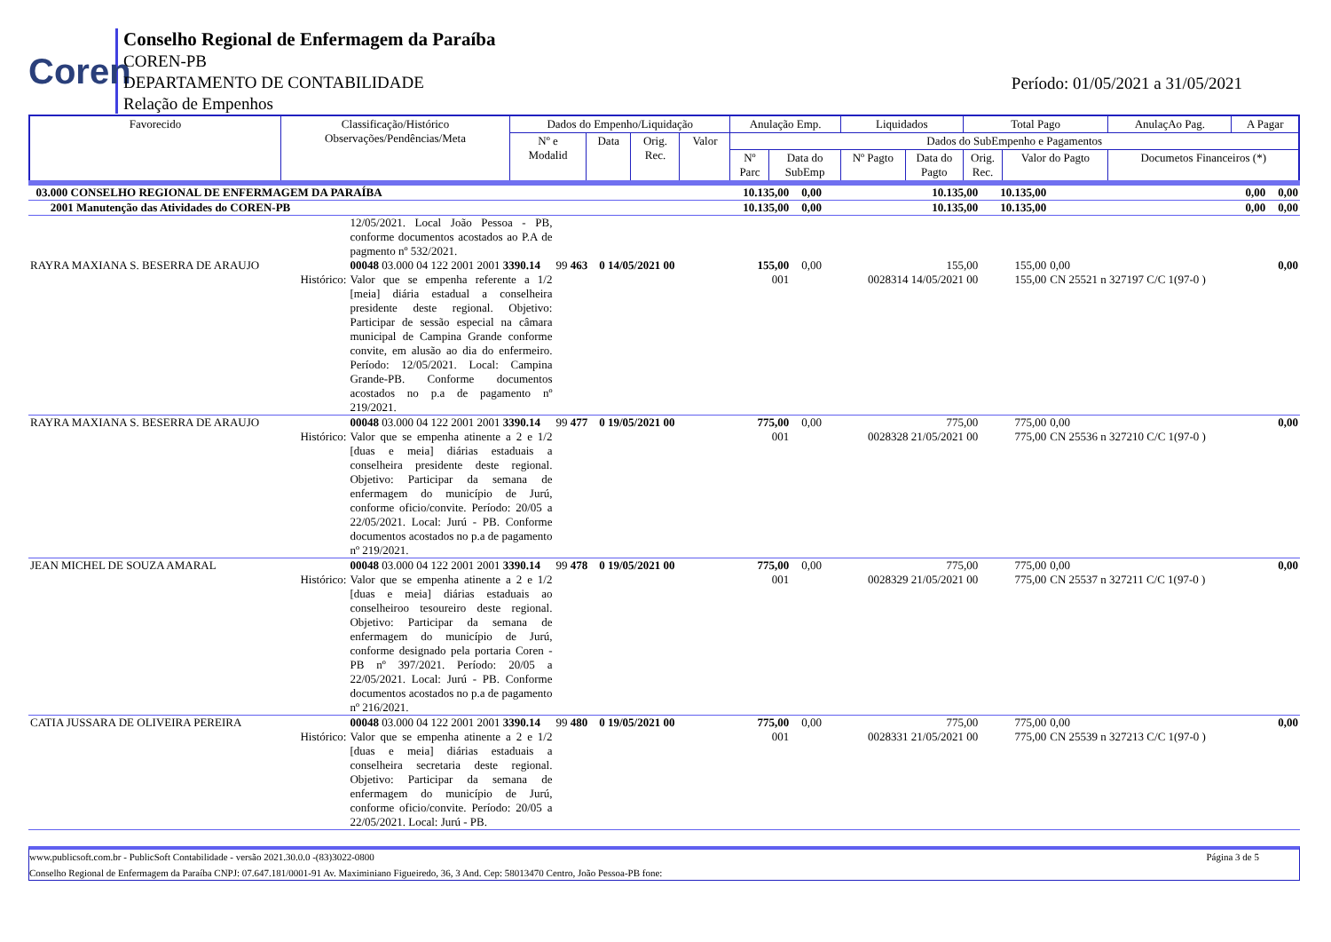Coren
Conselho Regional de Enfermagem da Paraíba
COREN-PB
DEPARTAMENTO DE CONTABILIDADE
Relação de Empenhos
Período: 01/05/2021 a 31/05/2021
| Favorecido | Classificação/Histórico Observações/Pendências/Meta | Dados do Empenho/Liquidação | | | | Anulação Emp. | | Liquidados | | Total Pago | | AnulaçAo Pag. | A Pagar |
| --- | --- | --- | --- | --- | --- | --- | --- | --- | --- | --- | --- | --- | --- |
| | | Nº e Modalid | Data | Orig. Rec. | Valor | Dados do SubEmpenho e Pagamentos | | | | | | | |
| | | | | | | Nº Parc | Data do SubEmp | Nº Pagto | Data do Pagto | Orig. Rec. | Valor do Pagto | Documetos Financeiros (*) | |
| 03.000 CONSELHO REGIONAL DE ENFERMAGEM DA PARAÍBA | | | 10.135,00 | 0,00 | 10.135,00 | 10.135,00 | 0,00 | 0,00 |
| 2001 Manutenção das Atividades do COREN-PB | | | 10.135,00 | 0,00 | 10.135,00 | 10.135,00 | 0,00 | 0,00 |
| | 12/05/2021. Local João Pessoa - PB, conforme documentos acostados ao P.A de pagmento nº 532/2021. | | | | | | | |
| RAYRA MAXIANA S. BESERRA DE ARAUJO Histórico: | 00048 03.000 04 122 2001 2001 3390.14 Valor que se empenha referente a 1/2 [meia] diária estadual a conselheira presidente deste regional. Objetivo: Participar de sessão especial na câmara municipal de Campina Grande conforme convite, em alusão ao dia do enfermeiro. Período: 12/05/2021. Local: Campina Grande-PB. Conforme documentos acostados no p.a de pagamento nº 219/2021. | 99 463 0 14/05/2021 00 | 155,00 001 | 0,00 | 155,00 0028314 14/05/2021 00 | 155,00 155,00 | 0,00 CN 25521 n 327197 C/C 1(97-0 ) | 0,00 |
| RAYRA MAXIANA S. BESERRA DE ARAUJO Histórico: | 00048 03.000 04 122 2001 2001 3390.14 Valor que se empenha atinente a 2 e 1/2 [duas e meia] diárias estaduais a conselheira presidente deste regional. Objetivo: Participar da semana de enfermagem do município de Jurú, conforme oficio/convite. Período: 20/05 a 22/05/2021. Local: Jurú - PB. Conforme documentos acostados no p.a de pagamento nº 219/2021. | 99 477 0 19/05/2021 00 | 775,00 001 | 0,00 | 775,00 0028328 21/05/2021 00 | 775,00 775,00 | 0,00 CN 25536 n 327210 C/C 1(97-0 ) | 0,00 |
| JEAN MICHEL DE SOUZA AMARAL Histórico: | 00048 03.000 04 122 2001 2001 3390.14 Valor que se empenha atinente a 2 e 1/2 [duas e meia] diárias estaduais ao conselheiroo tesoureiro deste regional. Objetivo: Participar da semana de enfermagem do município de Jurú, conforme designado pela portaria Coren - PB nº 397/2021. Período: 20/05 a 22/05/2021. Local: Jurú - PB. Conforme documentos acostados no p.a de pagamento nº 216/2021. | 99 478 0 19/05/2021 00 | 775,00 001 | 0,00 | 775,00 0028329 21/05/2021 00 | 775,00 775,00 | 0,00 CN 25537 n 327211 C/C 1(97-0 ) | 0,00 |
| CATIA JUSSARA DE OLIVEIRA PEREIRA Histórico: | 00048 03.000 04 122 2001 2001 3390.14 Valor que se empenha atinente a 2 e 1/2 [duas e meia] diárias estaduais a conselheira secretaria deste regional. Objetivo: Participar da semana de enfermagem do município de Jurú, conforme oficio/convite. Período: 20/05 a 22/05/2021. Local: Jurú - PB. | 99 480 0 19/05/2021 00 | 775,00 001 | 0,00 | 775,00 0028331 21/05/2021 00 | 775,00 775,00 | 0,00 CN 25539 n 327213 C/C 1(97-0 ) | 0,00 |
www.publicsoft.com.br - PublicSoft Contabilidade - versão 2021.30.0.0 -(83)3022-0800 Página 3 de 5
Conselho Regional de Enfermagem da Paraíba CNPJ: 07.647.181/0001-91 Av. Maximiniano Figueiredo, 36, 3 And. Cep: 58013470 Centro, João Pessoa-PB fone: